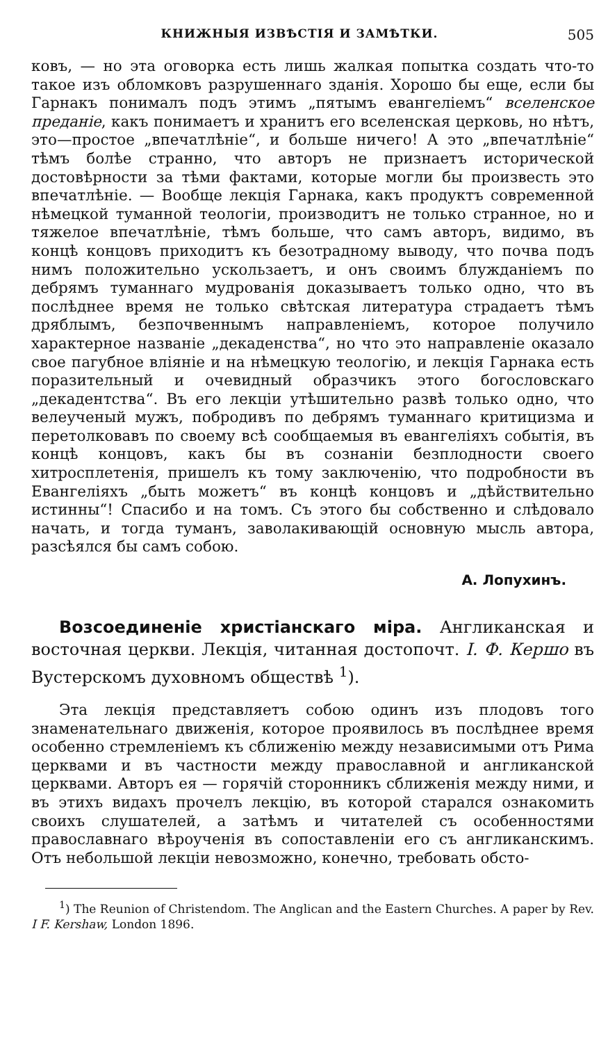КНИЖНЫЯ ИЗВѢСТІЯ И ЗАМѢТКИ. 505
ковъ, — но эта оговорка есть лишь жалкая попытка создать что-то такое изъ обломковъ разрушеннаго зданія. Хорошо бы еще, если бы Гарнакъ понималъ подъ этимъ „пятымъ евангеліемъ“ вселенское преданіе, какъ понимаетъ и хранитъ его вселенская церковь, но нѣтъ, это—простое „впечатлѣніе“, и больше ничего! А это „впечатлѣніе“ тѣмъ болѣе странно, что авторъ не признаетъ исторической достовѣрности за тѣми фактами, которые могли бы произвесть это впечатлѣніе. — Вообще лекція Гарнака, какъ продуктъ современной нѣмецкой туманной теологіи, производитъ не только странное, но и тяжелое впечатлѣніе, тѣмъ больше, что самъ авторъ, видимо, въ концѣ концовъ приходитъ къ безотрадному выводу, что почва подъ нимъ положительно ускользаетъ, и онъ своимъ блужданіемъ по дебрямъ туманнаго мудрованія доказываетъ только одно, что въ послѣднее время не только свѣтская литература страдаетъ тѣмъ дряблымъ, безпочвеннымъ направленіемъ, которое получило характерное названіе „декаденства“, но что это направленіе оказало свое пагубное вліяніе и на нѣмецкую теологію, и лекція Гарнака есть поразительный и очевидный образчикъ этого богословскаго „декадентства“. Въ его лекціи утѣшительно развѣ только одно, что велеученый мужъ, побродивъ по дебрямъ туманнаго критицизма и перетолковавъ по своему всѣ сообщаемыя въ евангеліяхъ событія, въ концѣ концовъ, какъ бы въ сознаніи безплодности своего хитросплетенія, пришелъ къ тому заключенію, что подробности въ Евангеліяхъ „быть можетъ“ въ концѣ концовъ и „дѣйствительно истинны“! Спасибо и на томъ. Съ этого бы собственно и слѣдовало начать, и тогда туманъ, заволакивающій основную мысль автора, разсѣялся бы самъ собою.
А. Лопухинъ.
Возсоединеніе христіанскаго міра. Англиканская и восточная церкви. Лекція, читанная достопочт. І. Ф. Кершо въ Вустерскомъ духовномъ обществѣ <sup>1</sup>).
Эта лекція представляетъ собою одинъ изъ плодовъ того знаменательнаго движенія, которое проявилось въ послѣднее время особенно стремленіемъ къ сближенію между независимыми отъ Рима церквами и въ частности между православной и англиканской церквами. Авторъ ея — горячій сторонникъ сближенія между ними, и въ этихъ видахъ прочелъ лекцію, въ которой старался ознакомить своихъ слушателей, а затѣмъ и читателей съ особенностями православнаго вѣроученія въ сопоставленіи его съ англиканскимъ. Отъ небольшой лекціи невозможно, конечно, требовать обсто-
<sup>1</sup>) The Reunion of Christendom. The Anglican and the Eastern Churches. A paper by Rev. I F. Kershaw, London 1896.